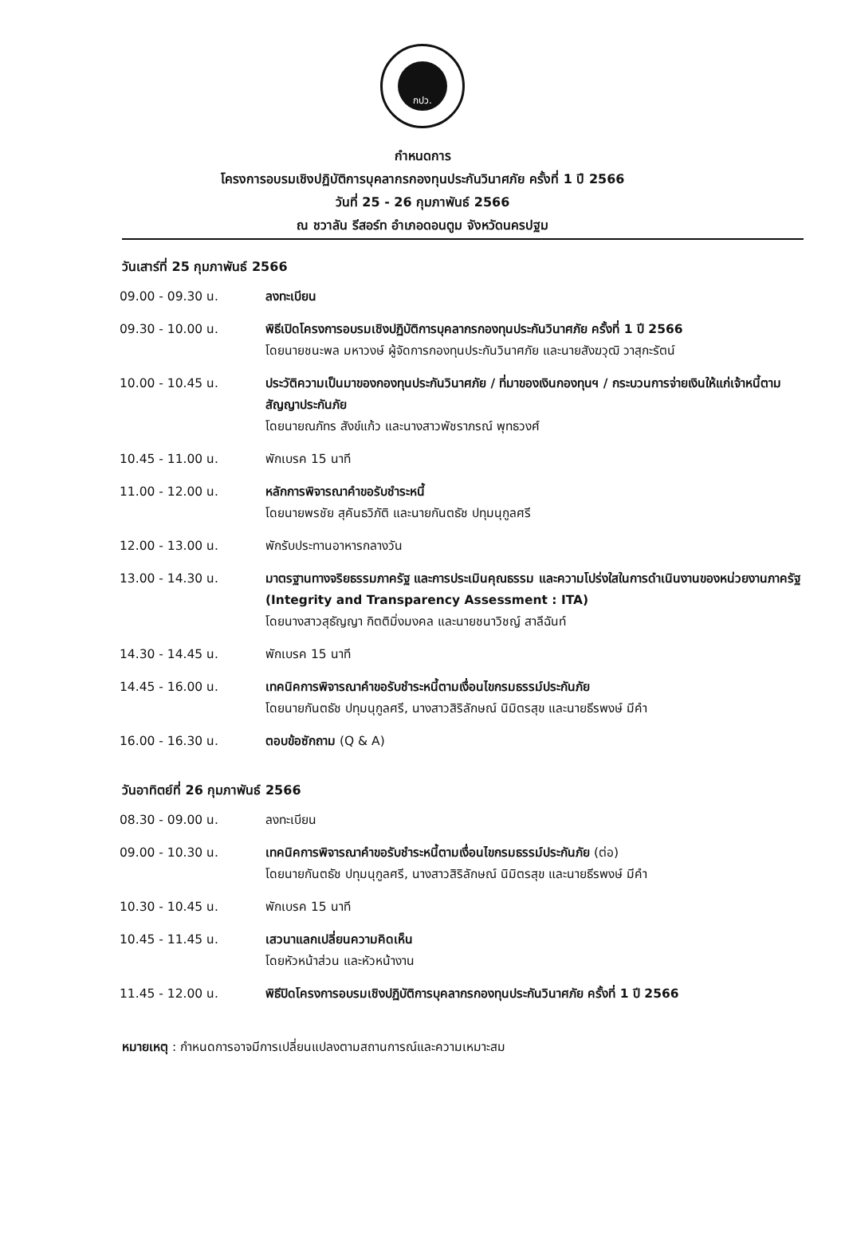กปว.
กำหนดการ
โครงการอบรมเชิงปฏิบัติการบุคลากรกองทุนประกันวินาศภัย ครั้งที่ 1 ปี 2566
วันที่ 25 - 26 กุมภาพันธ์ 2566
ณ ชวาลัน รีสอร์ท อำเภอดอนตูม จังหวัดนครปฐม
วันเสาร์ที่ 25 กุมภาพันธ์ 2566
| 09.00 - 09.30 น. | ลงทะเบียน |
| 09.30 - 10.00 น. | พิธีเปิดโครงการอบรมเชิงปฏิบัติการบุคลากรกองทุนประกันวินาศภัย ครั้งที่ 1 ปี 2566 โดยนายชนะพล มหาวงษ์ ผู้จัดการกองทุนประกันวินาศภัย และนายสังฆวุฒิ วาสุกะรัตน์ |
| 10.00 - 10.45 น. | ประวัติความเป็นมาของกองทุนประกันวินาศภัย / ที่มาของเงินกองทุนฯ / กระบวนการจ่ายเงินให้แก่เจ้าหนี้ตามสัญญาประกันภัย โดยนายณภัทร สังข์แก้ว และนางสาวพัชราภรณ์ พุทธวงศ์ |
| 10.45 - 11.00 น. | พักเบรค 15 นาที |
| 11.00 - 12.00 น. | หลักการพิจารณาคำขอรับชำระหนี้ โดยนายพรชัย สุคันธวิภัติ และนายกันตธัช ปทุมนุกูลศรี |
| 12.00 - 13.00 น. | พักรับประทานอาหารกลางวัน |
| 13.00 - 14.30 น. | มาตรฐานทางจริยธรรมภาครัฐ และการประเมินคุณธรรม และความโปร่งใสในการดำเนินงานของหน่วยงานภาครัฐ (Integrity and Transparency Assessment : ITA) โดยนางสาวสุธัญญา กิตติมิ่งมงคล และนายชนาวิชญ์ สาลีฉันท์ |
| 14.30 - 14.45 น. | พักเบรค 15 นาที |
| 14.45 - 16.00 น. | เทคนิคการพิจารณาคำขอรับชำระหนี้ตามเงื่อนไขกรมธรรม์ประกันภัย โดยนายกันตธัช ปทุมนุกูลศรี, นางสาวสิริลักษณ์ นิมิตรสุข และนายธีรพงษ์ มีคำ |
| 16.00 - 16.30 น. | ตอบข้อซักถาม (Q & A) |
วันอาทิตย์ที่ 26 กุมภาพันธ์ 2566
| 08.30 - 09.00 น. | ลงทะเบียน |
| 09.00 - 10.30 น. | เทคนิคการพิจารณาคำขอรับชำระหนี้ตามเงื่อนไขกรมธรรม์ประกันภัย (ต่อ) โดยนายกันตธัช ปทุมนุกูลศรี, นางสาวสิริลักษณ์ นิมิตรสุข และนายธีรพงษ์ มีคำ |
| 10.30 - 10.45 น. | พักเบรค 15 นาที |
| 10.45 - 11.45 น. | เสวนาแลกเปลี่ยนความคิดเห็น โดยหัวหน้าส่วน และหัวหน้างาน |
| 11.45 - 12.00 น. | พิธีปิดโครงการอบรมเชิงปฏิบัติการบุคลากรกองทุนประกันวินาศภัย ครั้งที่ 1 ปี 2566 |
หมายเหตุ : กำหนดการอาจมีการเปลี่ยนแปลงตามสถานการณ์และความเหมาะสม